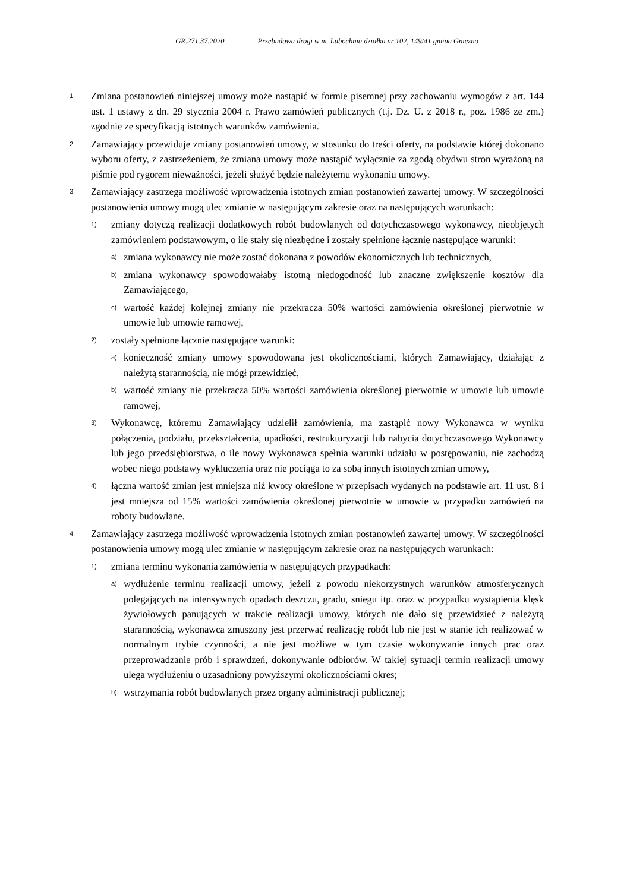GR.271.37.2020 Przebudowa drogi w m. Lubochnia działka nr 102, 149/41 gmina Gniezno
1.
Zmiana postanowień niniejszej umowy może nastąpić w formie pisemnej przy zachowaniu wymogów z art. 144 ust. 1 ustawy z dn. 29 stycznia 2004 r. Prawo zamówień publicznych (t.j. Dz. U. z 2018 r., poz. 1986 ze zm.) zgodnie ze specyfikacją istotnych warunków zamówienia.
2.
Zamawiający przewiduje zmiany postanowień umowy, w stosunku do treści oferty, na podstawie której dokonano wyboru oferty, z zastrzeżeniem, że zmiana umowy może nastąpić wyłącznie za zgodą obydwu stron wyrażoną na piśmie pod rygorem nieważności, jeżeli służyć będzie należytemu wykonaniu umowy.
3.
Zamawiający zastrzega możliwość wprowadzenia istotnych zmian postanowień zawartej umowy. W szczególności postanowienia umowy mogą ulec zmianie w następującym zakresie oraz na następujących warunkach:
1)
zmiany dotyczą realizacji dodatkowych robót budowlanych od dotychczasowego wykonawcy, nieobjętych zamówieniem podstawowym, o ile stały się niezbędne i zostały spełnione łącznie następujące warunki:
a)
zmiana wykonawcy nie może zostać dokonana z powodów ekonomicznych lub technicznych,
b)
zmiana wykonawcy spowodowałaby istotną niedogodność lub znaczne zwiększenie kosztów dla Zamawiającego,
c)
wartość każdej kolejnej zmiany nie przekracza 50% wartości zamówienia określonej pierwotnie w umowie lub umowie ramowej,
2)
zostały spełnione łącznie następujące warunki:
a)
konieczność zmiany umowy spowodowana jest okolicznościami, których Zamawiający, działając z należytą starannością, nie mógł przewidzieć,
b)
wartość zmiany nie przekracza 50% wartości zamówienia określonej pierwotnie w umowie lub umowie ramowej,
3)
Wykonawcę, któremu Zamawiający udzielił zamówienia, ma zastąpić nowy Wykonawca w wyniku połączenia, podziału, przekształcenia, upadłości, restrukturyzacji lub nabycia dotychczasowego Wykonawcy lub jego przedsiębiorstwa, o ile nowy Wykonawca spełnia warunki udziału w postępowaniu, nie zachodzą wobec niego podstawy wykluczenia oraz nie pociąga to za sobą innych istotnych zmian umowy,
4)
łączna wartość zmian jest mniejsza niż kwoty określone w przepisach wydanych na podstawie art. 11 ust. 8 i jest mniejsza od 15% wartości zamówienia określonej pierwotnie w umowie w przypadku zamówień na roboty budowlane.
4.
Zamawiający zastrzega możliwość wprowadzenia istotnych zmian postanowień zawartej umowy. W szczególności postanowienia umowy mogą ulec zmianie w następującym zakresie oraz na następujących warunkach:
1)
zmiana terminu wykonania zamówienia w następujących przypadkach:
a)
wydłużenie terminu realizacji umowy, jeżeli z powodu niekorzystnych warunków atmosferycznych polegających na intensywnych opadach deszczu, gradu, sniegu itp. oraz w przypadku wystąpienia klęsk żywiołowych panujących w trakcie realizacji umowy, których nie dało się przewidzieć z należytą starannością, wykonawca zmuszony jest przerwać realizację robót lub nie jest w stanie ich realizować w normalnym trybie czynności, a nie jest możliwe w tym czasie wykonywanie innych prac oraz przeprowadzanie prób i sprawdzeń, dokonywanie odbiorów. W takiej sytuacji termin realizacji umowy ulega wydłużeniu o uzasadniony powyższymi okolicznościami okres;
b)
wstrzymania robót budowlanych przez organy administracji publicznej;